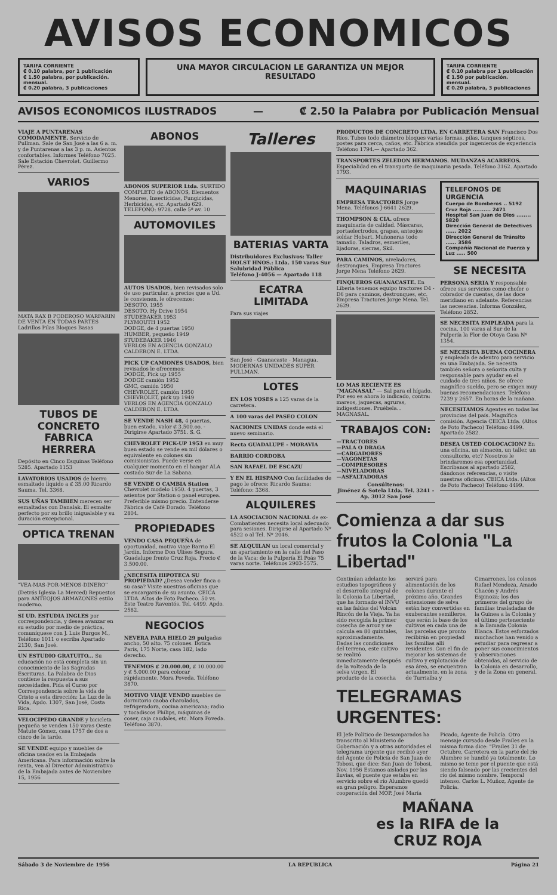AVISOS ECONOMICOS
TARIFA CORRIENTE
₡ 0.10 palabra, por 1 publicación
₡ 1.50 palabra, por publicación. mensual.
₡ 0.20 palabra, 3 publicaciones
UNA MAYOR CIRCULACION LE GARANTIZA UN MEJOR RESULTADO
TARIFA CORRIENTE
₡ 0.10 palabra por 1 publicación
₡ 1.50 por publicación. mensual.
₡ 0.20 palabra, 3 publicaciones
AVISOS ECONOMICOS ILUSTRADOS — ₡ 2.50 la Palabra por Publicación Mensual
VIAJE A PUNTARENAS COMODAMENTE. Servicio de Pullman. Sale de San José a las 6 a. m. y de Puntarenas a las 3 p. m. Asientos confortables. Informes Teléfono 7025. Sale Estación Chevrolet. Guillermo Pérez.
VARIOS
MATA RAX B PODEROSO WARFARIN DE VENTA EN TODAS PARTES
Ladrillos Pilas Bloques Basas
TUBOS DE CONCRETO FABRICA HERRERA
Depósito en Cinco Esquinas Teléfono 5285. Apartado 1153
LAVATORIOS USADOS de hierro esmaltado líquido a ₡ 35.00 Ricardo Sauma. Tel. 3368.
SUS UÑAS TAMBIEN merecen ser esmaltadas con Danalak. El esmalte perfecto por su brillo inigualable y su duración excepcional.
OPTICA TRENAN
"VEA-MAS-POR-MENOS-DINERO"
(Detrás Iglesia La Merced) Repuestos para ANTEOJOS ARMAZONES estilo moderno.
SI UD. ESTUDIA INGLES por correspondencia, y desea avanzar en su estudio por medio de práctica, comuníquese con J. Luis Burgos M., Teléfono 1011 o escriba Apartado 2130, San José.
UN ESTUDIO GRATUITO... Su educación no está completa sin un conocimiento de las Sagradas Escrituras. La Palabra de Dios contiene la respuesta a sus necesidades. Pida el Curso por Correspondencia sobre la vida de Cristo a esta dirección: La Luz de la Vida, Apdo. 1307, San José, Costa Rica.
VELOCIPEDO GRANDE y bicicleta pequeña se venden 150 varas Oeste Matute Gómez, casa 1757 de dos a cinco de la tarde.
SE VENDE equipo y muebles de oficina usados en la Embajada Americana. Para información sobre la renta, vea al Director Administrativo de la Embajada antes de Noviembre 15, 1956
ABONOS
ABONOS SUPERIOR Ltda. SURTIDO COMPLETO de ABONOS, Elementos Menores, Insecticidas, Fungicidas, Herbicidas, etc. Apartado 629. TELEFONO: 9728. calle 5ª av. 10
AUTOMOVILES
AUTOS USADOS, bien revisados solo de uso particular, a precios que a Ud. le convienen, le ofrecemos:
DESOTO, 1955
DESOTO, Hy Drive 1954
STUDEBAKER 1953
PLYMOUTH 1952
DODGE, de 4 puertas 1950
HUMBER, pequeño 1949
STUDEBAKER 1946
VERLOS EN AGENCIA GONZALO CALDERON E. LTDA.
PICK UP CAMIONES USADOS, bien revisados le ofrecemos:
DODGE, Pick up 1955
DODGE camión 1952
GMC, camión 1950
CHEVROLET, camión 1950
CHEVROLET, pick up 1949
VERLOS EN AGENCIA GONZALO CALDERON E. LTDA.
SE VENDE NASH 48, 4 puertas, buen estado, valor ₡ 3.500.oo. - Dirigirse Apartado 3751. S. G.
CHEVROLET PICK-UP 1953 en muy buen estado se vende en mil dólares o equivalente en colones sin comisionistas. Puede verse en cualquier momento en el hangar ALA costado Sur de La Sabana.
SE VENDE O CAMBIA Station Chevrolet modelo 1950. 4 puertas, 3 asientos por Station o panel europea. Preferible mismo precio. Entenderse Fábrica de Café Dorado. Teléfono 2804.
PROPIEDADES
VENDO CASA PEQUEÑA de oportunidad, motivo viaje Barrio El Jardín. Informe Don Ulises Segura. Guadalupe frente Cruz Roja. Precio ₡ 3.500.00.
¿NECESITA HIPOTECA SU PROPIEDAD? ¿Desea vender finca o su casa? Visite nuestras oficinas que se encargarán de su asunto. CEICA LTDA. Altos de Foto Pacheco. 50 vs. Este Teatro Raventós. Tel. 4499. Apdo. 2582.
NEGOCIOS
NEVERA PARA HIELO 29 pulgadas ancho, 50 alto. 75 colones. Botica París, 175 Norte, casa 182, lado derecho.
TENEMOS ₡ 20.000.00, ₡ 10.000.00 y ₡ 5.000.00 para colocar rápidamente. Mora Poveda. Teléfono 3870.
MOTIVO VIAJE VENDO muebles de dormitorio caoba charolados, refrigeradora, cocina americana; radio y tocadiscos Philips, máquinas de coser, caja caudales, etc. Mora Poveda. Teléfono 3870.
Talleres
BATERIAS VARTA
Distribuidores Exclusivos: Taller HOLST HNOS.: Ltda. 150 varas Sur Salubridad Pública
Teléfono J-4056 — Apartado 118
ECATRA LIMITADA
Para sus viajes
San José - Guanacaste - Managua. MODERNAS UNIDADES SUPER PULLMAN.
LOTES
EN LOS YOSES a 125 varas de la carretera.
A 100 varas del PASEO COLON
NACIONES UNIDAS donde está el nuevo seminario.
Recta GUADALUPE - MORAVIA
BARRIO CORDOBA
SAN RAFAEL DE ESCAZU
Y EN EL HISPANO Con facilidades de pago le ofrece: Ricardo Sauma: Teléfono: 3368.
ALQUILERES
LA ASOCIACION NACIONAL de ex-Combatientes necesita local adecuado para sesiones. Dirigirse al Apartado Nº 4522 o al Tel. Nº 2046.
SE ALQUILAN un local comercial y un apartamiento en la calle del Paso de la Vaca: de la Pulpería El Poás 75 varas norte. Teléfonos 2903-5575.
PRODUCTOS DE CONCRETO LTDA. EN CARRETERA SAN Francisco Dos Ríos. Tubos todo diámetro bloques varias formas, pilas, tanques sépticos, postes para cerca, caños, etc. Fábrica atendida por ingenieros de experiencia Teléfono 1794.— Apartado 362.
TRANSPORTES ZELEDON HERMANOS. MUDANZAS ACARREOS. Especialidad en el transporte de maquinaria pesada. Teléfono 3162. Apartado 1793.
MAQUINARIAS
EMPRESA TRACTORES Jorge Mena. Teléfonos J-6641 2629.
THOMPSON & CIA. ofrece maquinaria de calidad. Máscaras, portaelectrodos, grapas, anteojos soldar Hobart. Muñoneras todo tamaño. Taladros, esmeriles, lijadoras, sierras, Skil.
PARA CAMINOS, niveladores, destronques. Empresa Tractores Jorge Mena Teléfono 2629.
FINQUEROS GUANACASTE. En Liberia tenemos equipo tractores D4 - D6 para caminos, destronques, etc. Empresa Tractores Jorge Mena. Tel. 2629.
LO MAS RECIENTE ES "MAGNASAL" — Sal para el hígado. Por eso es ahora lo indicado, contra: mareos, jaquecas, agruras, indigestiones. Pruébela... MAGNASAL.
TRABAJOS CON:
—TRACTORES
—PALA O DRAGA
—CARGADORES
—VAGONETAS
—COMPRESORES
—NIVELADORAS
—ASFALTADORAS
Consúltenos:
Jiménez & Sotela Ltda. Tel. 3241 - Ap. 3012 San José
TELEFONOS DE URGENCIA
Cuerpo de Bomberos .. 5192
Cruz Roja .......... 2471
Hospital San Juan de Dios ........ 5820
Dirección General de Detectives ...... 2022
Dirección General de Tránsito ...... 3586
Compañía Nacional de Fuerza y Luz ..... 500
SE NECESITA
PERSONA SERIA Y responsable ofrece sus servicios como chofer o cobrador de cuentas, de las doce meridiano en adelante. Referencias las necesarias. Informa González, Teléfono 2852.
SE NECESITA EMPLEADA para la cocina, 100 varas al Sur de la Pulpería la Flor de Otoya Casa Nº 1354.
SE NECESITA BUENA COCINERA y empleada de adentro para servicio en una Embajada. Se necesita también señora o señorita culta y responsable para ayudar en el cuidado de tres niños. Se ofrece magnífico sueldo, pero se exigen muy buenas recomendaciones. Teléfono 7239 y 2657. En horas de la mañana.
NECESITAMOS Agentes en todas las provincias del país. Magnífica comisión. Agencia CEICA Ltda. (Altos de Foto Pacheco) Teléfono 4499. Apartado 2582.
DESEA USTED COLOCACION? En una oficina, un almacén, un taller, un consultorio, etc? Nosotros le brindaremos esa oportunidad. Escríbanos al apartado 2582, dándonos referencias, o visite nuestras oficinas. CEICA Ltda. (Altos de Foto Pacheco) Teléfono 4499.
Comienza a dar sus frutos la Colonia "La Libertad"
Continúan adelante los estudios topográficos y el desarrollo integral de la Colonia La Libertad, que ha formado el INVU en las faldas del Volcán Rincón de la Vieja. Ya ha sido recogida la primer cosecha de arroz y se calcula en 80 quintales, aproximadamente. Dadas las condiciones del terreno, este cultivo se realizó inmediatamente después de la volteada de la selva virgen. El producto de la cosecha servirá para alimentación de los colones durante el próximo año. Grandes extensiones de selva están hoy convertidas en exuberantes semilleros, que serán la base de los cultivos en cada una de las parcelas que pronto recibirán en propiedad las familias allí residentes. Con el fin de mejorar los sistemas de cultivo y explotación de esa área, se encuentran actualmente, en la zona de Turrialba y Cimarrones, los colonos Rafael Mendoza, Amado Chacón y Andrés Espinoza; los dos primeros del grupo de familias trasladadas de la Guinea a la Colonia y el último perteneciente a la llamada Colonia Blanca. Estos esforzados muchachos han venido a estudiar para regresar a poner sus conocimientos y observaciones obtenidas, al servicio de la Colonia en desarrollo, y de la Zona en general.
TELEGRAMAS URGENTES:
El Jefe Político de Desamparados ha transcrito al Ministerio de Gobernación y a otras autoridades el telegrama urgente que recibió ayer del Agente de Policía de San Juan de Tobosi, que dice: San Juan de Tobosi, Nov. 1956 Estamos aislados por las lluvias, el puente que estaba en servicio sobre el río Alumbre quedó en gran peligro. Esperamos cooperación del MOP. José María Picado, Agente de Policía. Otro mensaje cursado desde Frailes en la misma forma dice: "Frailes 31 de Octubre, Carretera en la parte del río Alumbre se hundió ya totalmente. Lo mismo se teme por el puente que está siendo falseado por las crecientes del río del mismo nombre. Temporal intenso. Carlos L. Muñoz, Agente de Policía.
MAÑANA
es la RIFA de la
CRUZ ROJA
Sábado 3 de Noviembre de 1956 LA REPUBLICA Página 21